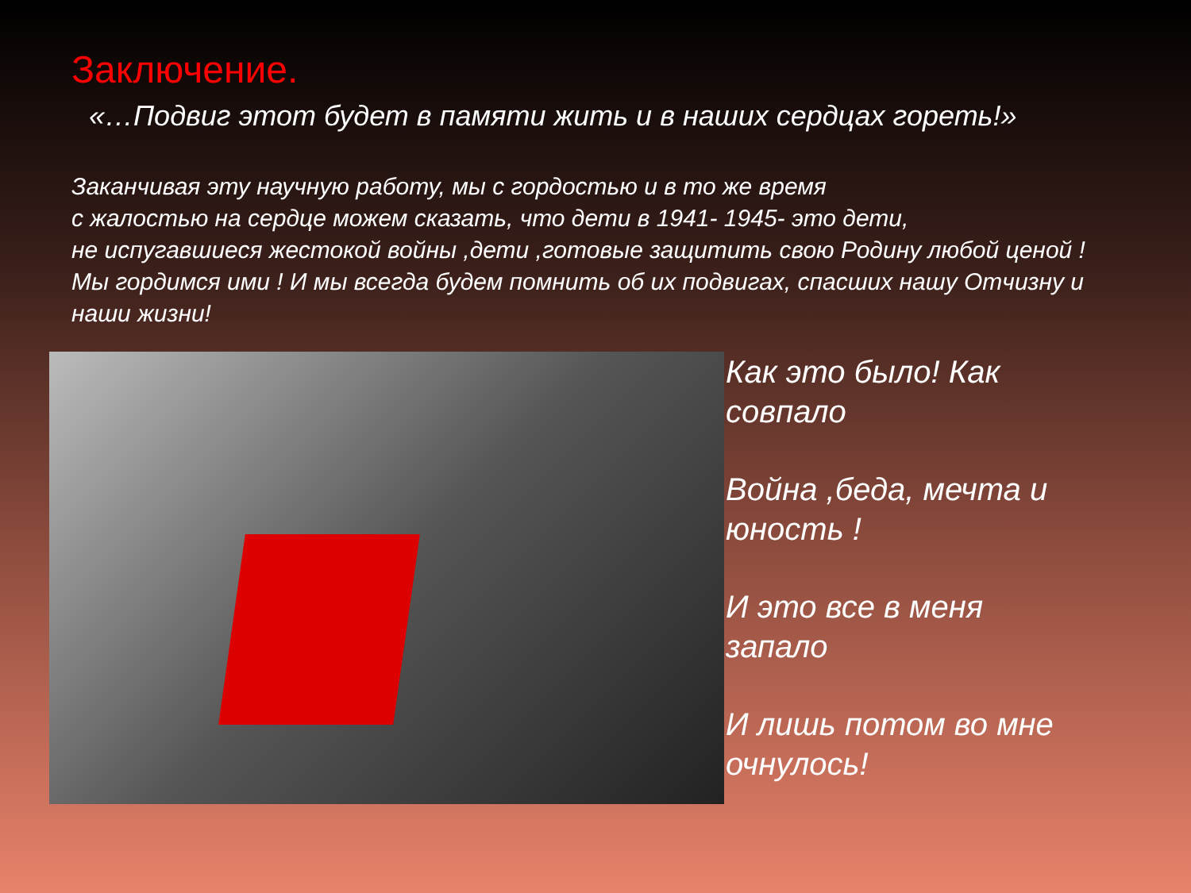Заключение.
«…Подвиг этот будет в памяти жить и в наших сердцах гореть!»
Заканчивая эту научную работу, мы с гордостью и в то же время
с жалостью на сердце можем сказать, что дети в 1941- 1945- это дети,
не испугавшиеся жестокой войны ,дети ,готовые защитить свою Родину любой ценой !
Мы гордимся ими ! И мы всегда будем помнить об их подвигах, спасших нашу Отчизну и наши жизни!
Как это было! Как
совпало
Война ,беда, мечта и
юность !
И это все в меня
запало
И лишь потом во мне
очнулось!